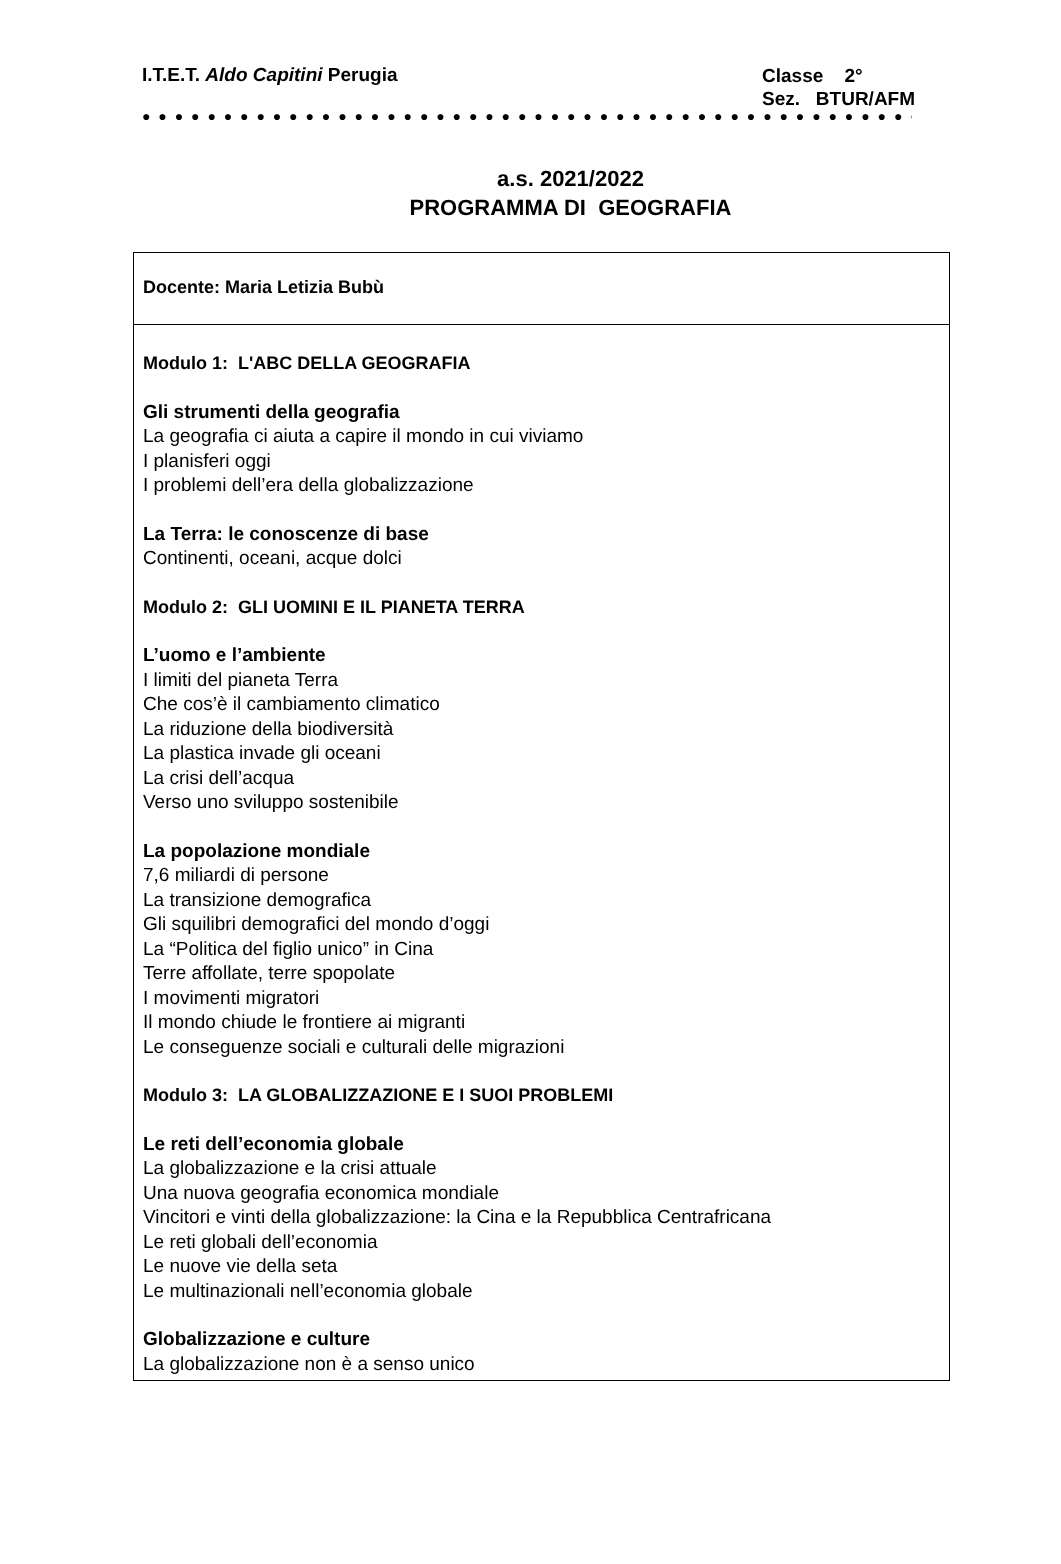I.T.E.T. Aldo Capitini Perugia
Classe 2°
Sez. BTUR/AFM
● ● ● ● ● ● ● ● ● ● ● ● ● ● ● ● ● ● ● ● ● ● ● ● ● ● ● ● ● ● ● ● ● ● ● ● ● ● ● ● ● ● ● ● ● ● ● ● ●
a.s. 2021/2022
PROGRAMMA DI GEOGRAFIA
Docente: Maria Letizia Bubù
Modulo 1: L'ABC DELLA GEOGRAFIA
Gli strumenti della geografia
La geografia ci aiuta a capire il mondo in cui viviamo
I planisferi oggi
I problemi dell’era della globalizzazione
La Terra: le conoscenze di base
Continenti, oceani, acque dolci
Modulo 2: GLI UOMINI E IL PIANETA TERRA
L’uomo e l’ambiente
I limiti del pianeta Terra
Che cos’è il cambiamento climatico
La riduzione della biodiversità
La plastica invade gli oceani
La crisi dell’acqua
Verso uno sviluppo sostenibile
La popolazione mondiale
7,6 miliardi di persone
La transizione demografica
Gli squilibri demografici del mondo d’oggi
La “Politica del figlio unico” in Cina
Terre affollate, terre spopolate
I movimenti migratori
Il mondo chiude le frontiere ai migranti
Le conseguenze sociali e culturali delle migrazioni
Modulo 3: LA GLOBALIZZAZIONE E I SUOI PROBLEMI
Le reti dell’economia globale
La globalizzazione e la crisi attuale
Una nuova geografia economica mondiale
Vincitori e vinti della globalizzazione: la Cina e la Repubblica Centrafricana
Le reti globali dell’economia
Le nuove vie della seta
Le multinazionali nell’economia globale
Globalizzazione e culture
La globalizzazione non è a senso unico